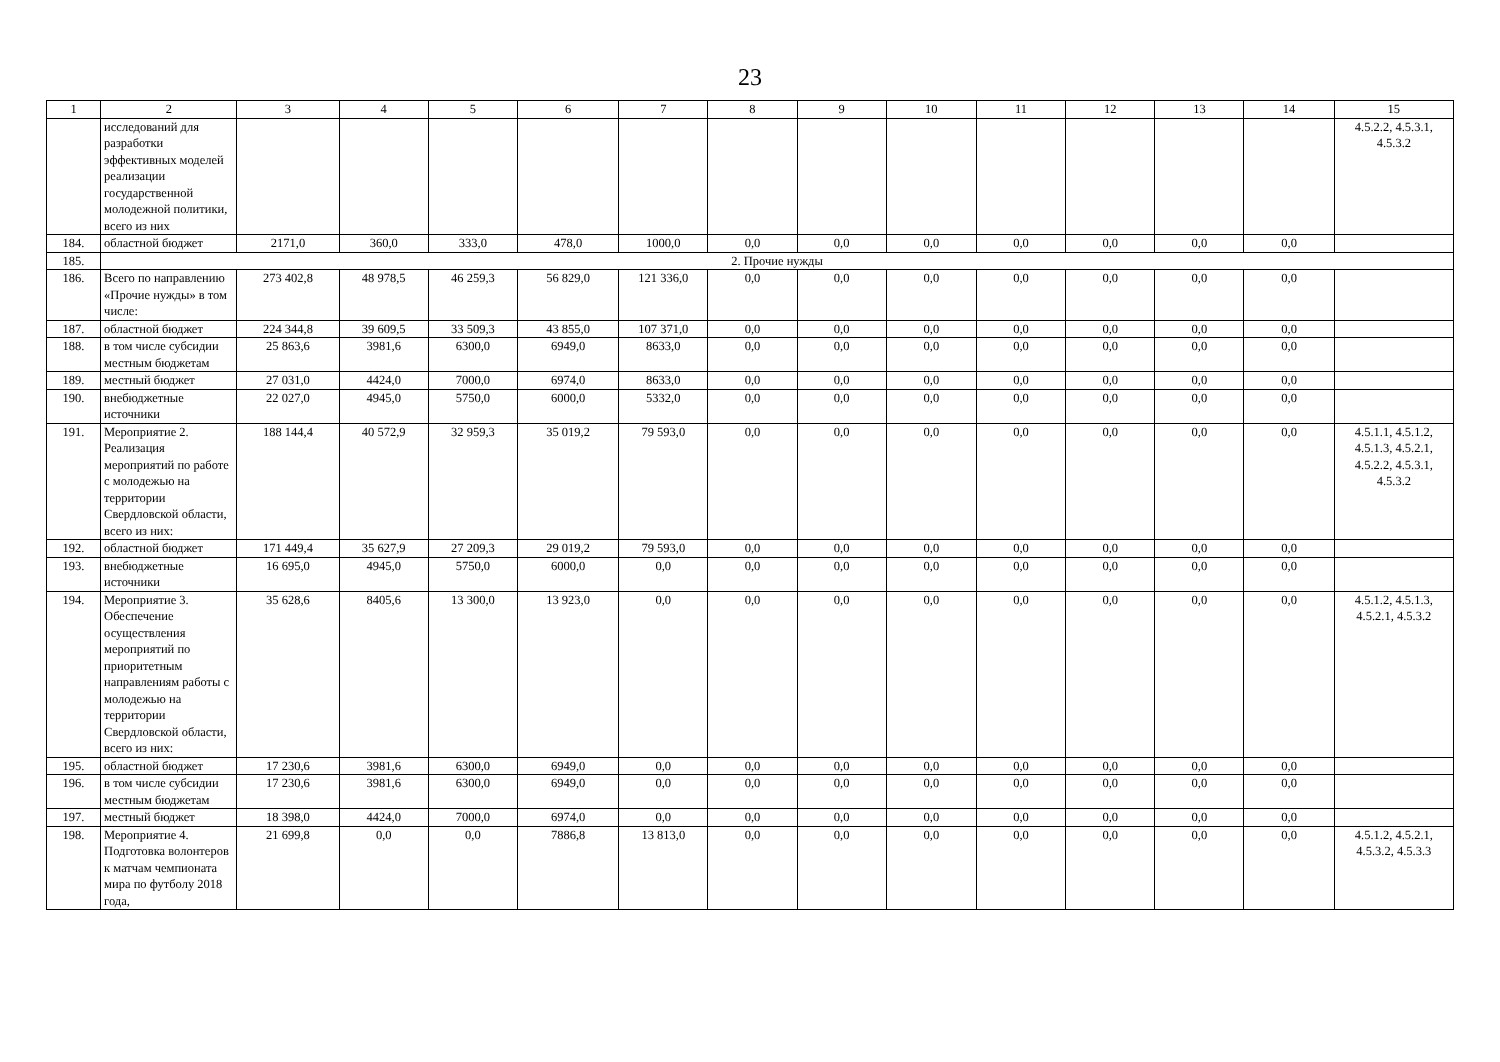23
| 1 | 2 | 3 | 4 | 5 | 6 | 7 | 8 | 9 | 10 | 11 | 12 | 13 | 14 | 15 |
| --- | --- | --- | --- | --- | --- | --- | --- | --- | --- | --- | --- | --- | --- | --- |
| | исследований для разработки эффективных моделей реализации государственной молодежной политики, всего из них | | | | | | | | | | | | | 4.5.2.2, 4.5.3.1, 4.5.3.2 |
| 184. | областной бюджет | 2171,0 | 360,0 | 333,0 | 478,0 | 1000,0 | 0,0 | 0,0 | 0,0 | 0,0 | 0,0 | 0,0 | 0,0 | |
| 185. | 2. Прочие нужды | | | | | | | | | | | | | |
| 186. | Всего по направлению «Прочие нужды» в том числе: | 273 402,8 | 48 978,5 | 46 259,3 | 56 829,0 | 121 336,0 | 0,0 | 0,0 | 0,0 | 0,0 | 0,0 | 0,0 | 0,0 | |
| 187. | областной бюджет | 224 344,8 | 39 609,5 | 33 509,3 | 43 855,0 | 107 371,0 | 0,0 | 0,0 | 0,0 | 0,0 | 0,0 | 0,0 | 0,0 | |
| 188. | в том числе субсидии местным бюджетам | 25 863,6 | 3981,6 | 6300,0 | 6949,0 | 8633,0 | 0,0 | 0,0 | 0,0 | 0,0 | 0,0 | 0,0 | 0,0 | |
| 189. | местный бюджет | 27 031,0 | 4424,0 | 7000,0 | 6974,0 | 8633,0 | 0,0 | 0,0 | 0,0 | 0,0 | 0,0 | 0,0 | 0,0 | |
| 190. | внебюджетные источники | 22 027,0 | 4945,0 | 5750,0 | 6000,0 | 5332,0 | 0,0 | 0,0 | 0,0 | 0,0 | 0,0 | 0,0 | 0,0 | |
| 191. | Мероприятие 2. Реализация мероприятий по работе с молодежью на территории Свердловской области, всего из них: | 188 144,4 | 40 572,9 | 32 959,3 | 35 019,2 | 79 593,0 | 0,0 | 0,0 | 0,0 | 0,0 | 0,0 | 0,0 | 0,0 | 4.5.1.1, 4.5.1.2, 4.5.1.3, 4.5.2.1, 4.5.2.2, 4.5.3.1, 4.5.3.2 |
| 192. | областной бюджет | 171 449,4 | 35 627,9 | 27 209,3 | 29 019,2 | 79 593,0 | 0,0 | 0,0 | 0,0 | 0,0 | 0,0 | 0,0 | 0,0 | |
| 193. | внебюджетные источники | 16 695,0 | 4945,0 | 5750,0 | 6000,0 | 0,0 | 0,0 | 0,0 | 0,0 | 0,0 | 0,0 | 0,0 | 0,0 | |
| 194. | Мероприятие 3. Обеспечение осуществления мероприятий по приоритетным направлениям работы с молодежью на территории Свердловской области, всего из них: | 35 628,6 | 8405,6 | 13 300,0 | 13 923,0 | 0,0 | 0,0 | 0,0 | 0,0 | 0,0 | 0,0 | 0,0 | 0,0 | 4.5.1.2, 4.5.1.3, 4.5.2.1, 4.5.3.2 |
| 195. | областной бюджет | 17 230,6 | 3981,6 | 6300,0 | 6949,0 | 0,0 | 0,0 | 0,0 | 0,0 | 0,0 | 0,0 | 0,0 | 0,0 | |
| 196. | в том числе субсидии местным бюджетам | 17 230,6 | 3981,6 | 6300,0 | 6949,0 | 0,0 | 0,0 | 0,0 | 0,0 | 0,0 | 0,0 | 0,0 | 0,0 | |
| 197. | местный бюджет | 18 398,0 | 4424,0 | 7000,0 | 6974,0 | 0,0 | 0,0 | 0,0 | 0,0 | 0,0 | 0,0 | 0,0 | 0,0 | |
| 198. | Мероприятие 4. Подготовка волонтеров к матчам чемпионата мира по футболу 2018 года, | 21 699,8 | 0,0 | 0,0 | 7886,8 | 13 813,0 | 0,0 | 0,0 | 0,0 | 0,0 | 0,0 | 0,0 | 0,0 | 4.5.1.2, 4.5.2.1, 4.5.3.2, 4.5.3.3 |